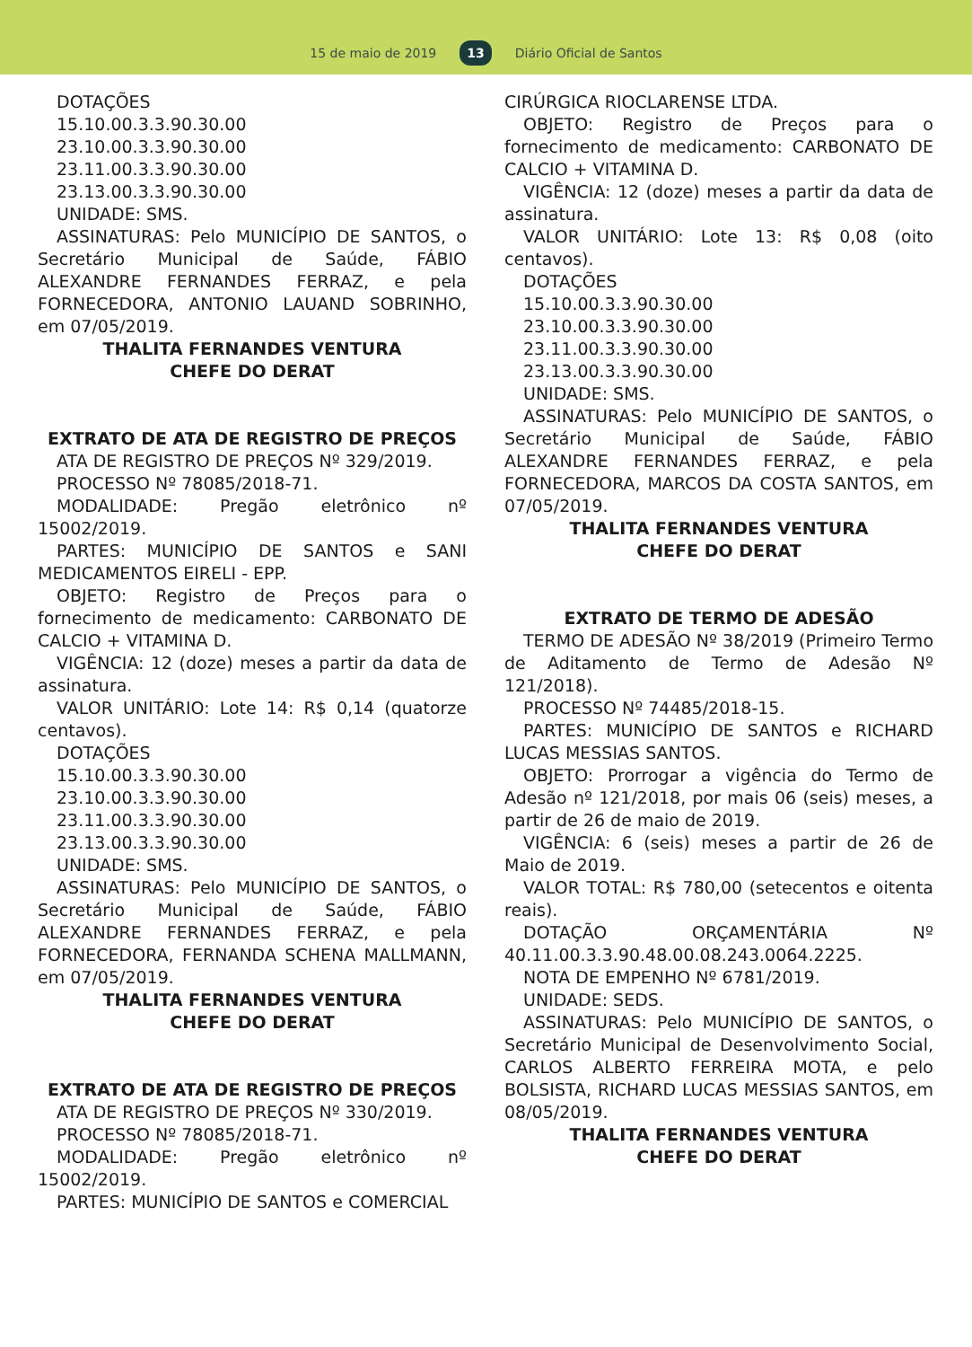15 de maio de 2019 13 Diário Oficial de Santos
DOTAÇÕES
15.10.00.3.3.90.30.00
23.10.00.3.3.90.30.00
23.11.00.3.3.90.30.00
23.13.00.3.3.90.30.00
UNIDADE: SMS.
ASSINATURAS: Pelo MUNICÍPIO DE SANTOS, o Secretário Municipal de Saúde, FÁBIO ALEXANDRE FERNANDES FERRAZ, e pela FORNECEDORA, ANTONIO LAUAND SOBRINHO, em 07/05/2019.
THALITA FERNANDES VENTURA
CHEFE DO DERAT
EXTRATO DE ATA DE REGISTRO DE PREÇOS
ATA DE REGISTRO DE PREÇOS Nº 329/2019.
PROCESSO Nº 78085/2018-71.
MODALIDADE: Pregão eletrônico nº 15002/2019.
PARTES: MUNICÍPIO DE SANTOS e SANI MEDICAMENTOS EIRELI - EPP.
OBJETO: Registro de Preços para o fornecimento de medicamento: CARBONATO DE CALCIO + VITAMINA D.
VIGÊNCIA: 12 (doze) meses a partir da data de assinatura.
VALOR UNITÁRIO: Lote 14: R$ 0,14 (quatorze centavos).
DOTAÇÕES
15.10.00.3.3.90.30.00
23.10.00.3.3.90.30.00
23.11.00.3.3.90.30.00
23.13.00.3.3.90.30.00
UNIDADE: SMS.
ASSINATURAS: Pelo MUNICÍPIO DE SANTOS, o Secretário Municipal de Saúde, FÁBIO ALEXANDRE FERNANDES FERRAZ, e pela FORNECEDORA, FERNANDA SCHENA MALLMANN, em 07/05/2019.
THALITA FERNANDES VENTURA
CHEFE DO DERAT
EXTRATO DE ATA DE REGISTRO DE PREÇOS
ATA DE REGISTRO DE PREÇOS Nº 330/2019.
PROCESSO Nº 78085/2018-71.
MODALIDADE: Pregão eletrônico nº 15002/2019.
PARTES: MUNICÍPIO DE SANTOS e COMERCIAL
CIRÚRGICA RIOCLARENSE LTDA.
OBJETO: Registro de Preços para o fornecimento de medicamento: CARBONATO DE CALCIO + VITAMINA D.
VIGÊNCIA: 12 (doze) meses a partir da data de assinatura.
VALOR UNITÁRIO: Lote 13: R$ 0,08 (oito centavos).
DOTAÇÕES
15.10.00.3.3.90.30.00
23.10.00.3.3.90.30.00
23.11.00.3.3.90.30.00
23.13.00.3.3.90.30.00
UNIDADE: SMS.
ASSINATURAS: Pelo MUNICÍPIO DE SANTOS, o Secretário Municipal de Saúde, FÁBIO ALEXANDRE FERNANDES FERRAZ, e pela FORNECEDORA, MARCOS DA COSTA SANTOS, em 07/05/2019.
THALITA FERNANDES VENTURA
CHEFE DO DERAT
EXTRATO DE TERMO DE ADESÃO
TERMO DE ADESÃO Nº 38/2019 (Primeiro Termo de Aditamento de Termo de Adesão Nº 121/2018).
PROCESSO Nº 74485/2018-15.
PARTES: MUNICÍPIO DE SANTOS e RICHARD LUCAS MESSIAS SANTOS.
OBJETO: Prorrogar a vigência do Termo de Adesão nº 121/2018, por mais 06 (seis) meses, a partir de 26 de maio de 2019.
VIGÊNCIA: 6 (seis) meses a partir de 26 de Maio de 2019.
VALOR TOTAL: R$ 780,00 (setecentos e oitenta reais).
DOTAÇÃO ORÇAMENTÁRIA Nº 40.11.00.3.3.90.48.00.08.243.0064.2225.
NOTA DE EMPENHO Nº 6781/2019.
UNIDADE: SEDS.
ASSINATURAS: Pelo MUNICÍPIO DE SANTOS, o Secretário Municipal de Desenvolvimento Social, CARLOS ALBERTO FERREIRA MOTA, e pelo BOLSISTA, RICHARD LUCAS MESSIAS SANTOS, em 08/05/2019.
THALITA FERNANDES VENTURA
CHEFE DO DERAT